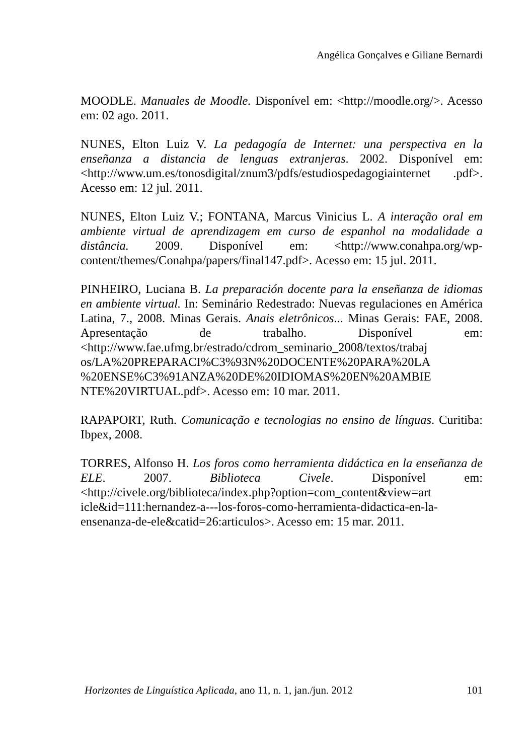Angélica Gonçalves e Giliane Bernardi
MOODLE. Manuales de Moodle. Disponível em: <http://moodle.org/>. Acesso em: 02 ago. 2011.
NUNES, Elton Luiz V. La pedagogía de Internet: una perspectiva en la enseñanza a distancia de lenguas extranjeras. 2002. Disponível em: <http://www.um.es/tonosdigital/znum3/pdfs/estudiospedagogiainternet .pdf>. Acesso em: 12 jul. 2011.
NUNES, Elton Luiz V.; FONTANA, Marcus Vinicius L. A interação oral em ambiente virtual de aprendizagem em curso de espanhol na modalidade a distância. 2009. Disponível em: <http://www.conahpa.org/wp-content/themes/Conahpa/papers/final147.pdf>. Acesso em: 15 jul. 2011.
PINHEIRO, Luciana B. La preparación docente para la enseñanza de idiomas en ambiente virtual. In: Seminário Redestrado: Nuevas regulaciones en América Latina, 7., 2008. Minas Gerais. Anais eletrônicos... Minas Gerais: FAE, 2008. Apresentação de trabalho. Disponível em: <http://www.fae.ufmg.br/estrado/cdrom_seminario_2008/textos/trabaj os/LA%20PREPARACI%C3%93N%20DOCENTE%20PARA%20LA %20ENSE%C3%91ANZA%20DE%20IDIOMAS%20EN%20AMBIE NTE%20VIRTUAL.pdf>. Acesso em: 10 mar. 2011.
RAPAPORT, Ruth. Comunicação e tecnologias no ensino de línguas. Curitiba: Ibpex, 2008.
TORRES, Alfonso H. Los foros como herramienta didáctica en la enseñanza de ELE. 2007. Biblioteca Civele. Disponível em: <http://civele.org/biblioteca/index.php?option=com_content&view=art icle&id=111:hernandez-a---los-foros-como-herramienta-didactica-en-la-ensenanza-de-ele&catid=26:articulos>. Acesso em: 15 mar. 2011.
Horizontes de Linguística Aplicada, ano 11, n. 1, jan./jun. 2012 101